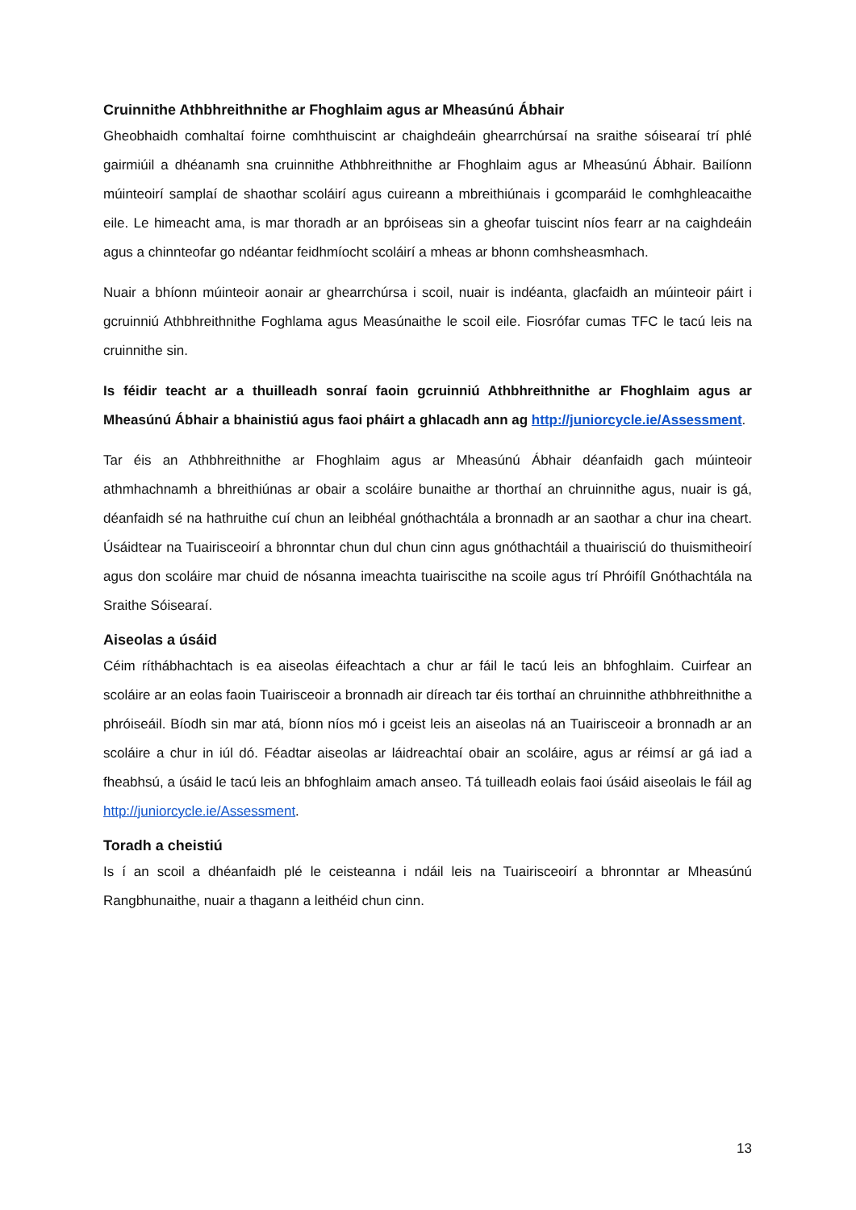Cruinnithe Athbhreithnithe ar Fhoghlaim agus ar Mheasúnú Ábhair
Gheobhaidh comhaltaí foirne comhthuiscint ar chaighdeáin ghearrchúrsaí na sraithe sóisearaí trí phlé gairmiúil a dhéanamh sna cruinnithe Athbhreithnithe ar Fhoghlaim agus ar Mheasúnú Ábhair. Bailíonn múinteoirí samplaí de shaothar scoláirí agus cuireann a mbreithiúnais i gcomparáid le comhghleacaithe eile. Le himeacht ama, is mar thoradh ar an bpróiseas sin a gheofar tuiscint níos fearr ar na caighdeáin agus a chinnteofar go ndéantar feidhmíocht scoláirí a mheas ar bhonn comhsheasmhach.
Nuair a bhíonn múinteoir aonair ar ghearrchúrsa i scoil, nuair is indéanta, glacfaidh an múinteoir páirt i gcruinniú Athbhreithnithe Foghlama agus Measúnaithe le scoil eile. Fiosrófar cumas TFC le tacú leis na cruinnithe sin.
Is féidir teacht ar a thuilleadh sonraí faoin gcruinniú Athbhreithnithe ar Fhoghlaim agus ar Mheasúnú Ábhair a bhainistiú agus faoi pháirt a ghlacadh ann ag http://juniorcycle.ie/Assessment.
Tar éis an Athbhreithnithe ar Fhoghlaim agus ar Mheasúnú Ábhair déanfaidh gach múinteoir athmhachnamh a bhreithiúnas ar obair a scoláire bunaithe ar thorthaí an chruinnithe agus, nuair is gá, déanfaidh sé na hathruithe cuí chun an leibhéal gnóthachtála a bronnadh ar an saothar a chur ina cheart. Úsáidtear na Tuairisceoirí a bhronntar chun dul chun cinn agus gnóthachtáil a thuairisciú do thuismitheoirí agus don scoláire mar chuid de nósanna imeachta tuairiscithe na scoile agus trí Phróifíl Gnóthachtála na Sraithe Sóisearaí.
Aiseolas a úsáid
Céim ríthábhachtach is ea aiseolas éifeachtach a chur ar fáil le tacú leis an bhfoghlaim. Cuirfear an scoláire ar an eolas faoin Tuairisceoir a bronnadh air díreach tar éis torthaí an chruinnithe athbhreithnithe a phróiseáil. Bíodh sin mar atá, bíonn níos mó i gceist leis an aiseolas ná an Tuairisceoir a bronnadh ar an scoláire a chur in iúl dó. Féadtar aiseolas ar láidreachtaí obair an scoláire, agus ar réimsí ar gá iad a fheabhsú, a úsáid le tacú leis an bhfoghlaim amach anseo. Tá tuilleadh eolais faoi úsáid aiseolais le fáil ag http://juniorcycle.ie/Assessment.
Toradh a cheistiú
Is í an scoil a dhéanfaidh plé le ceisteanna i ndáil leis na Tuairisceoirí a bhronntar ar Mheasúnú Rangbhunaithe, nuair a thagann a leithéid chun cinn.
13